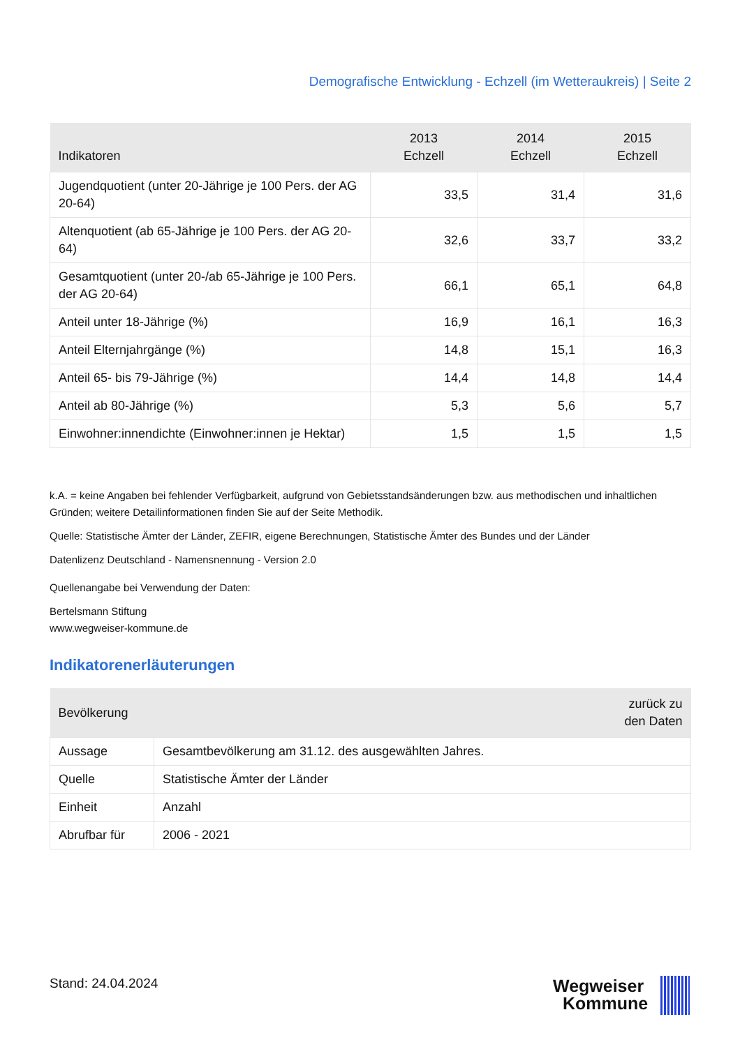Demografische Entwicklung - Echzell (im Wetteraukreis) | Seite 2
| Indikatoren | 2013 Echzell | 2014 Echzell | 2015 Echzell |
| --- | --- | --- | --- |
| Jugendquotient (unter 20-Jährige je 100 Pers. der AG 20-64) | 33,5 | 31,4 | 31,6 |
| Altenquotient (ab 65-Jährige je 100 Pers. der AG 20-64) | 32,6 | 33,7 | 33,2 |
| Gesamtquotient (unter 20-/ab 65-Jährige je 100 Pers. der AG 20-64) | 66,1 | 65,1 | 64,8 |
| Anteil unter 18-Jährige (%) | 16,9 | 16,1 | 16,3 |
| Anteil Elternjahrgänge (%) | 14,8 | 15,1 | 16,3 |
| Anteil 65- bis 79-Jährige (%) | 14,4 | 14,8 | 14,4 |
| Anteil ab 80-Jährige (%) | 5,3 | 5,6 | 5,7 |
| Einwohner:innendichte (Einwohner:innen je Hektar) | 1,5 | 1,5 | 1,5 |
k.A. = keine Angaben bei fehlender Verfügbarkeit, aufgrund von Gebietsstandsänderungen bzw. aus methodischen und inhaltlichen Gründen; weitere Detailinformationen finden Sie auf der Seite Methodik.
Quelle: Statistische Ämter der Länder, ZEFIR, eigene Berechnungen, Statistische Ämter des Bundes und der Länder
Datenlizenz Deutschland - Namensnennung - Version 2.0
Quellenangabe bei Verwendung der Daten:
Bertelsmann Stiftung
www.wegweiser-kommune.de
Indikatorenerläuterungen
| Bevölkerung | | zurück zu den Daten |
| --- | --- | --- |
| Aussage | Gesamtbevölkerung am 31.12. des ausgewählten Jahres. | |
| Quelle | Statistische Ämter der Länder | |
| Einheit | Anzahl | |
| Abrufbar für | 2006 - 2021 | |
Stand: 24.04.2024
Wegweiser
Kommune